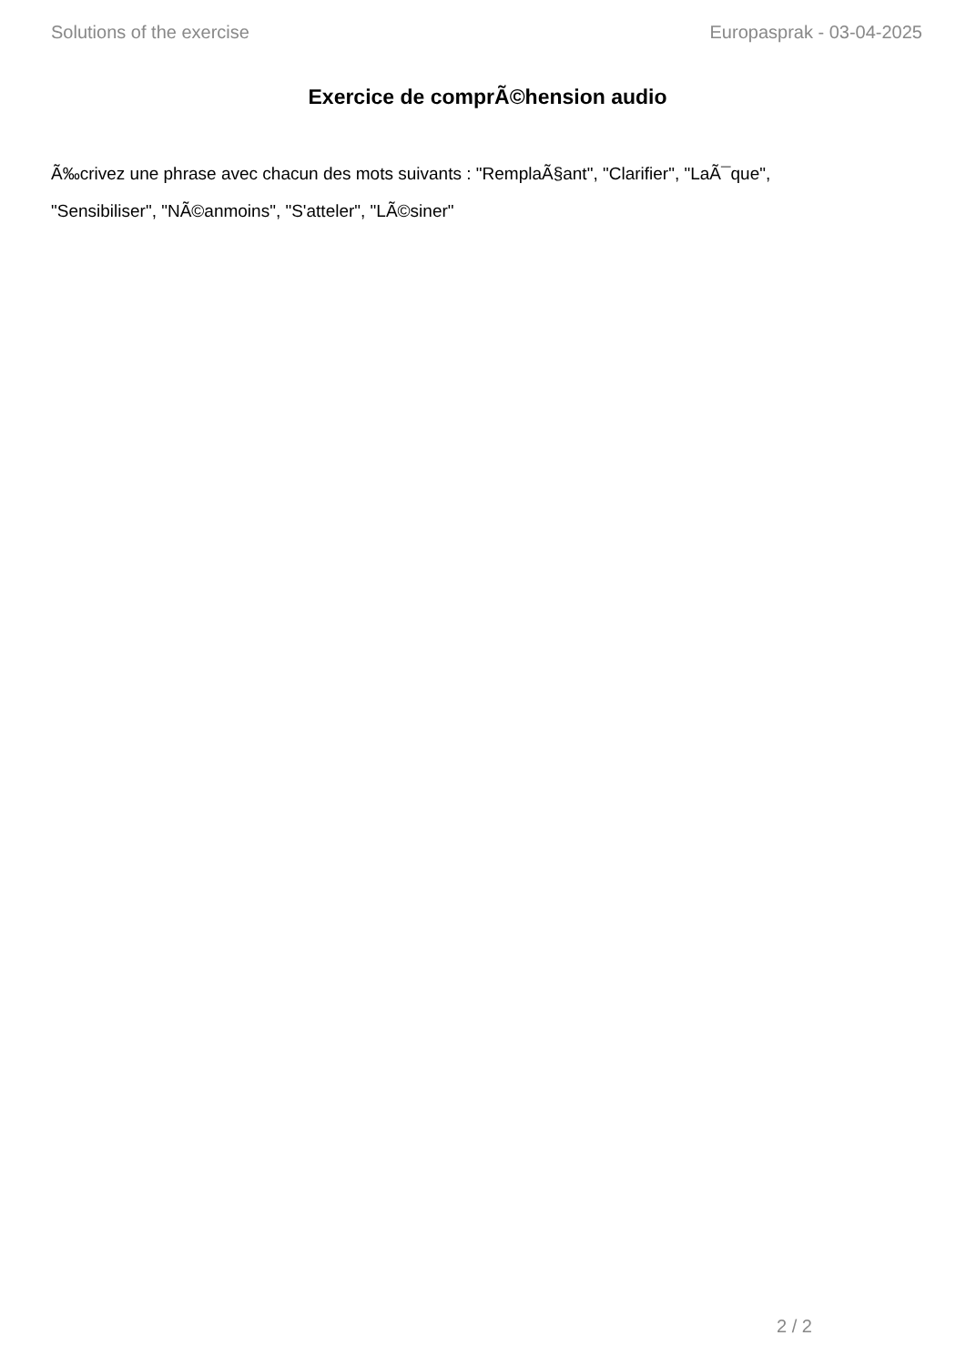Solutions of the exercise Europasprak - 03-04-2025
Exercice de comprÃ©hension audio
Ã‰crivez une phrase avec chacun des mots suivants : "RemplaÃ§ant", "Clarifier", "LaÃ¯que", "Sensibiliser", "NÃ©anmoins", "S'atteler", "LÃ©siner"
2 / 2